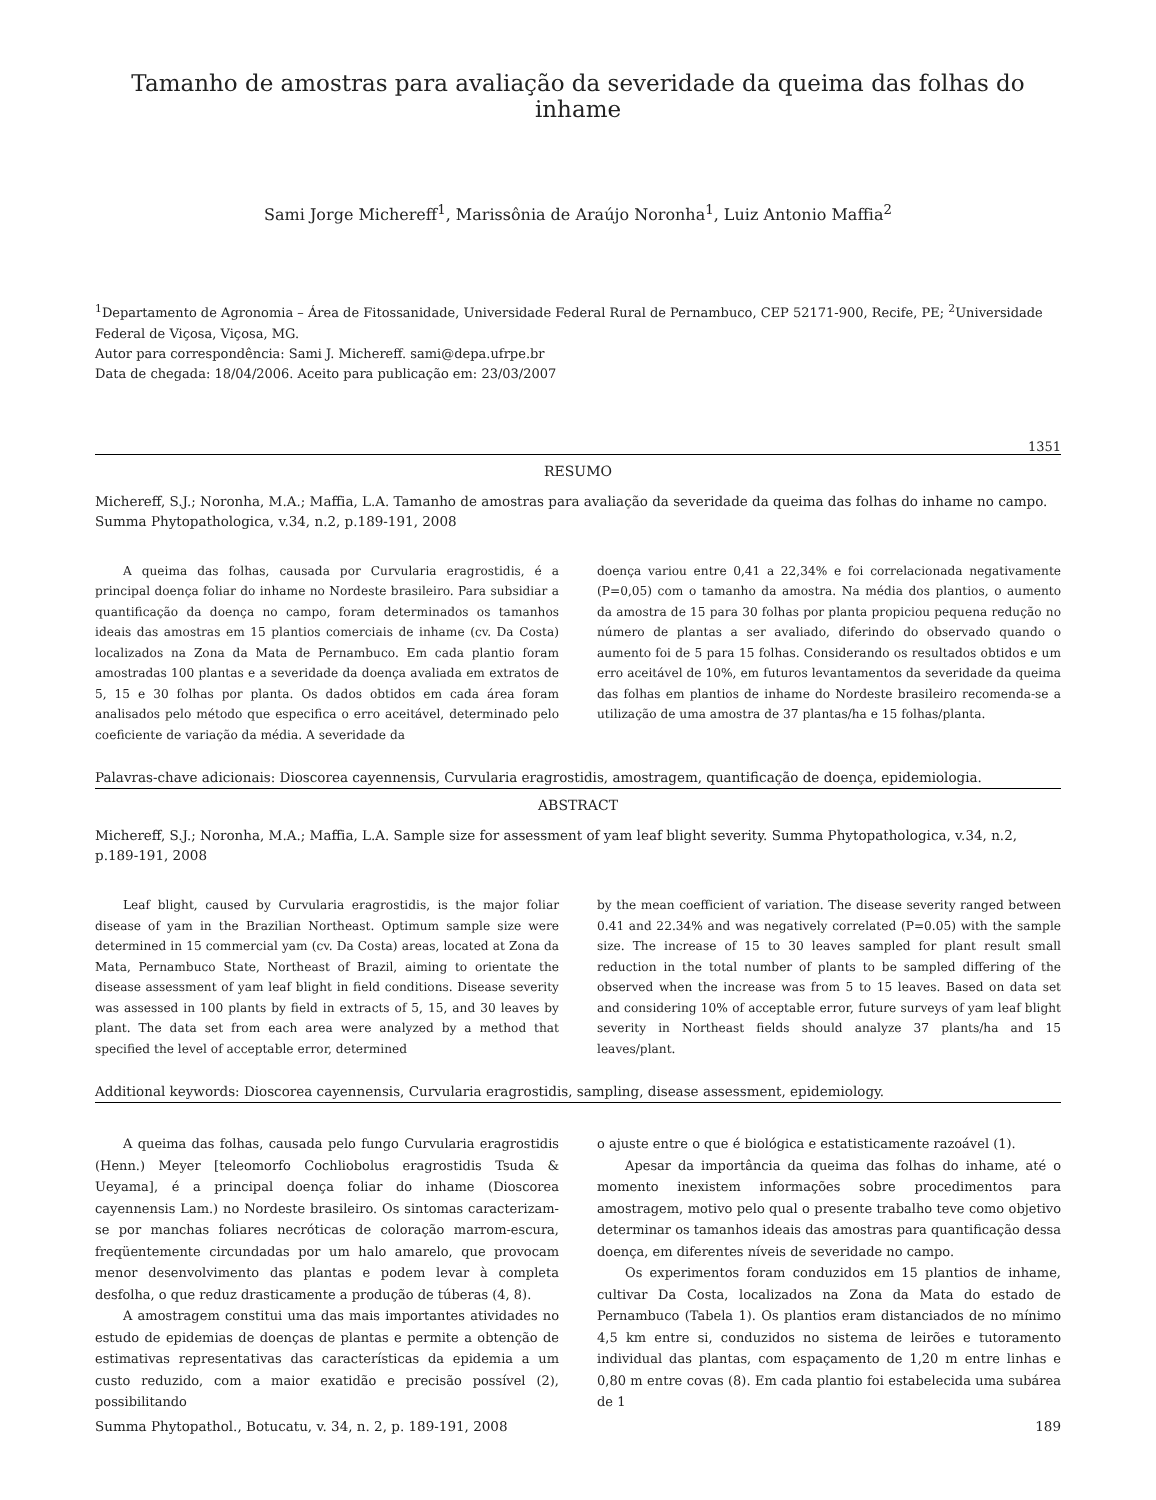Tamanho de amostras para avaliação da severidade da queima das folhas do inhame
Sami Jorge Michereff<sup>1</sup>, Marissônia de Araújo Noronha<sup>1</sup>, Luiz Antonio Maffia<sup>2</sup>
<sup>1</sup> Departamento de Agronomia – Área de Fitossanidade, Universidade Federal Rural de Pernambuco, CEP 52171-900, Recife, PE; <sup>2</sup>Universidade Federal de Viçosa, Viçosa, MG.
Autor para correspondência: Sami J. Michereff. sami@depa.ufrpe.br
Data de chegada: 18/04/2006. Aceito para publicação em: 23/03/2007
1351
RESUMO
Michereff, S.J.; Noronha, M.A.; Maffia, L.A. Tamanho de amostras para avaliação da severidade da queima das folhas do inhame no campo. Summa Phytopathologica, v.34, n.2, p.189-191, 2008
A queima das folhas, causada por Curvularia eragrostidis, é a principal doença foliar do inhame no Nordeste brasileiro. Para subsidiar a quantificação da doença no campo, foram determinados os tamanhos ideais das amostras em 15 plantios comerciais de inhame (cv. Da Costa) localizados na Zona da Mata de Pernambuco. Em cada plantio foram amostradas 100 plantas e a severidade da doença avaliada em extratos de 5, 15 e 30 folhas por planta. Os dados obtidos em cada área foram analisados pelo método que especifica o erro aceitável, determinado pelo coeficiente de variação da média. A severidade da
doença variou entre 0,41 a 22,34% e foi correlacionada negativamente (P=0,05) com o tamanho da amostra. Na média dos plantios, o aumento da amostra de 15 para 30 folhas por planta propiciou pequena redução no número de plantas a ser avaliado, diferindo do observado quando o aumento foi de 5 para 15 folhas. Considerando os resultados obtidos e um erro aceitável de 10%, em futuros levantamentos da severidade da queima das folhas em plantios de inhame do Nordeste brasileiro recomenda-se a utilização de uma amostra de 37 plantas/ha e 15 folhas/planta.
Palavras-chave adicionais: Dioscorea cayennensis, Curvularia eragrostidis, amostragem, quantificação de doença, epidemiologia.
ABSTRACT
Michereff, S.J.; Noronha, M.A.; Maffia, L.A. Sample size for assessment of yam leaf blight severity. Summa Phytopathologica, v.34, n.2, p.189-191, 2008
Leaf blight, caused by Curvularia eragrostidis, is the major foliar disease of yam in the Brazilian Northeast. Optimum sample size were determined in 15 commercial yam (cv. Da Costa) areas, located at Zona da Mata, Pernambuco State, Northeast of Brazil, aiming to orientate the disease assessment of yam leaf blight in field conditions. Disease severity was assessed in 100 plants by field in extracts of 5, 15, and 30 leaves by plant. The data set from each area were analyzed by a method that specified the level of acceptable error, determined
by the mean coefficient of variation. The disease severity ranged between 0.41 and 22.34% and was negatively correlated (P=0.05) with the sample size. The increase of 15 to 30 leaves sampled for plant result small reduction in the total number of plants to be sampled differing of the observed when the increase was from 5 to 15 leaves. Based on data set and considering 10% of acceptable error, future surveys of yam leaf blight severity in Northeast fields should analyze 37 plants/ha and 15 leaves/plant.
Additional keywords: Dioscorea cayennensis, Curvularia eragrostidis, sampling, disease assessment, epidemiology.
A queima das folhas, causada pelo fungo Curvularia eragrostidis (Henn.) Meyer [teleomorfo Cochliobolus eragrostidis Tsuda & Ueyama], é a principal doença foliar do inhame (Dioscorea cayennensis Lam.) no Nordeste brasileiro. Os sintomas caracterizam-se por manchas foliares necróticas de coloração marrom-escura, freqüentemente circundadas por um halo amarelo, que provocam menor desenvolvimento das plantas e podem levar à completa desfolha, o que reduz drasticamente a produção de túberas (4, 8).
A amostragem constitui uma das mais importantes atividades no estudo de epidemias de doenças de plantas e permite a obtenção de estimativas representativas das características da epidemia a um custo reduzido, com a maior exatidão e precisão possível (2), possibilitando
o ajuste entre o que é biológica e estatisticamente razoável (1).
Apesar da importância da queima das folhas do inhame, até o momento inexistem informações sobre procedimentos para amostragem, motivo pelo qual o presente trabalho teve como objetivo determinar os tamanhos ideais das amostras para quantificação dessa doença, em diferentes níveis de severidade no campo.
Os experimentos foram conduzidos em 15 plantios de inhame, cultivar Da Costa, localizados na Zona da Mata do estado de Pernambuco (Tabela 1). Os plantios eram distanciados de no mínimo 4,5 km entre si, conduzidos no sistema de leirões e tutoramento individual das plantas, com espaçamento de 1,20 m entre linhas e 0,80 m entre covas (8). Em cada plantio foi estabelecida uma subárea de 1
Summa Phytopathol., Botucatu, v. 34, n. 2, p. 189-191, 2008 189